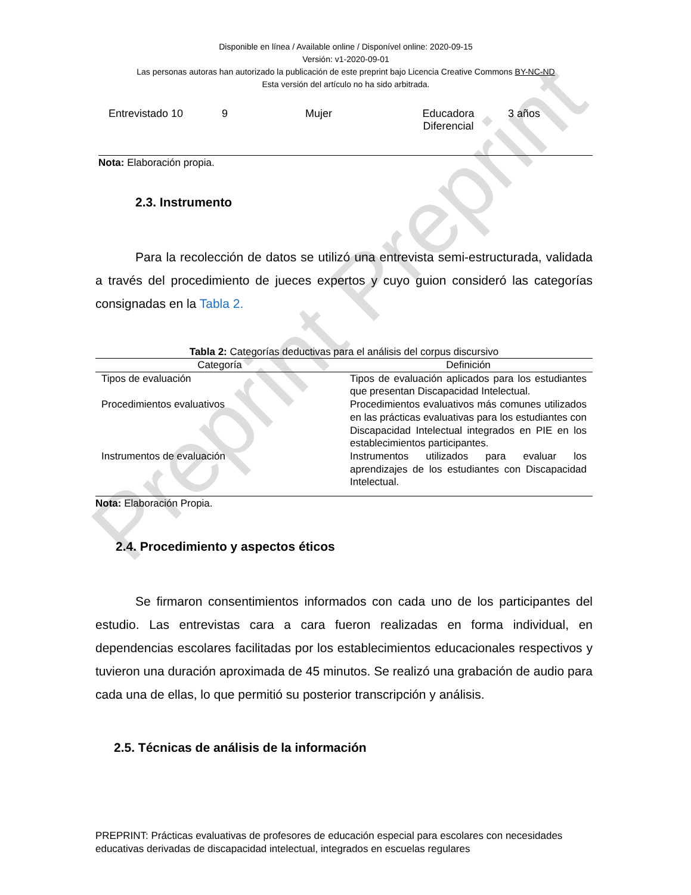Preprint Preprint
Disponible en línea / Available online / Disponível online: 2020-09-15
Versión: v1-2020-09-01
Las personas autoras han autorizado la publicación de este preprint bajo Licencia Creative Commons BY-NC-ND
Esta versión del artículo no ha sido arbitrada.
| Entrevistado 10 | 9 | Mujer | Educadora Diferencial | 3 años |
Nota: Elaboración propia.
2.3. Instrumento
Para la recolección de datos se utilizó una entrevista semi-estructurada, validada a través del procedimiento de jueces expertos y cuyo guion consideró las categorías consignadas en la Tabla 2.
Tabla 2: Categorías deductivas para el análisis del corpus discursivo
| Categoría | Definición |
| --- | --- |
| Tipos de evaluación | Tipos de evaluación aplicados para los estudiantes que presentan Discapacidad Intelectual. |
| Procedimientos evaluativos | Procedimientos evaluativos más comunes utilizados en las prácticas evaluativas para los estudiantes con Discapacidad Intelectual integrados en PIE en los establecimientos participantes. |
| Instrumentos de evaluación | Instrumentos utilizados para evaluar los aprendizajes de los estudiantes con Discapacidad Intelectual. |
Nota: Elaboración Propia.
2.4. Procedimiento y aspectos éticos
Se firmaron consentimientos informados con cada uno de los participantes del estudio. Las entrevistas cara a cara fueron realizadas en forma individual, en dependencias escolares facilitadas por los establecimientos educacionales respectivos y tuvieron una duración aproximada de 45 minutos. Se realizó una grabación de audio para cada una de ellas, lo que permitió su posterior transcripción y análisis.
2.5. Técnicas de análisis de la información
PREPRINT: Prácticas evaluativas de profesores de educación especial para escolares con necesidades educativas derivadas de discapacidad intelectual, integrados en escuelas regulares